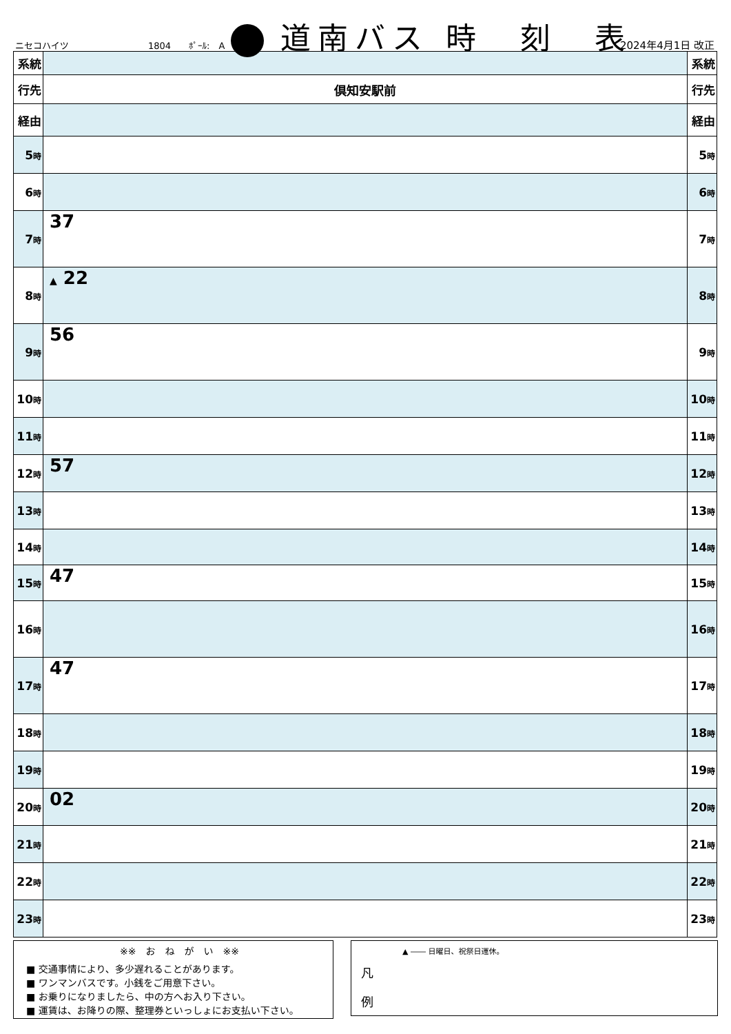ニセコハイツ 1804　　ﾎﾟｰﾙ:　A 道南バス 時　刻　表 2024年4月1日 改正
| 系統 | | 系統 |
| 行先 | 倶知安駅前 | 行先 |
| 経由 | | 経由 |
| 5 時 | | 5 時 |
| 6 時 | | 6 時 |
| 7 時 | 37 | 7 時 |
| 8 時 | ▲ 22 | 8 時 |
| 9 時 | 56 | 9 時 |
| 10 時 | | 10 時 |
| 11 時 | | 11 時 |
| 12 時 | 57 | 12 時 |
| 13 時 | | 13 時 |
| 14 時 | | 14 時 |
| 15 時 | 47 | 15 時 |
| 16 時 | | 16 時 |
| 17 時 | 47 | 17 時 |
| 18 時 | | 18 時 |
| 19 時 | | 19 時 |
| 20 時 | 02 | 20 時 |
| 21 時 | | 21 時 |
| 22 時 | | 22 時 |
| 23 時 | | 23 時 |
※※　お　ね　が　い　※※
■ 交通事情により、多少遅れることがあります。
■ ワンマンバスです。小銭をご用意下さい。
■ お乗りになりましたら、中の方へお入り下さい。
■ 運賃は、お降りの際、整理券といっしょにお支払い下さい。
凡
例
▲ ―― 日曜日、祝祭日運休。